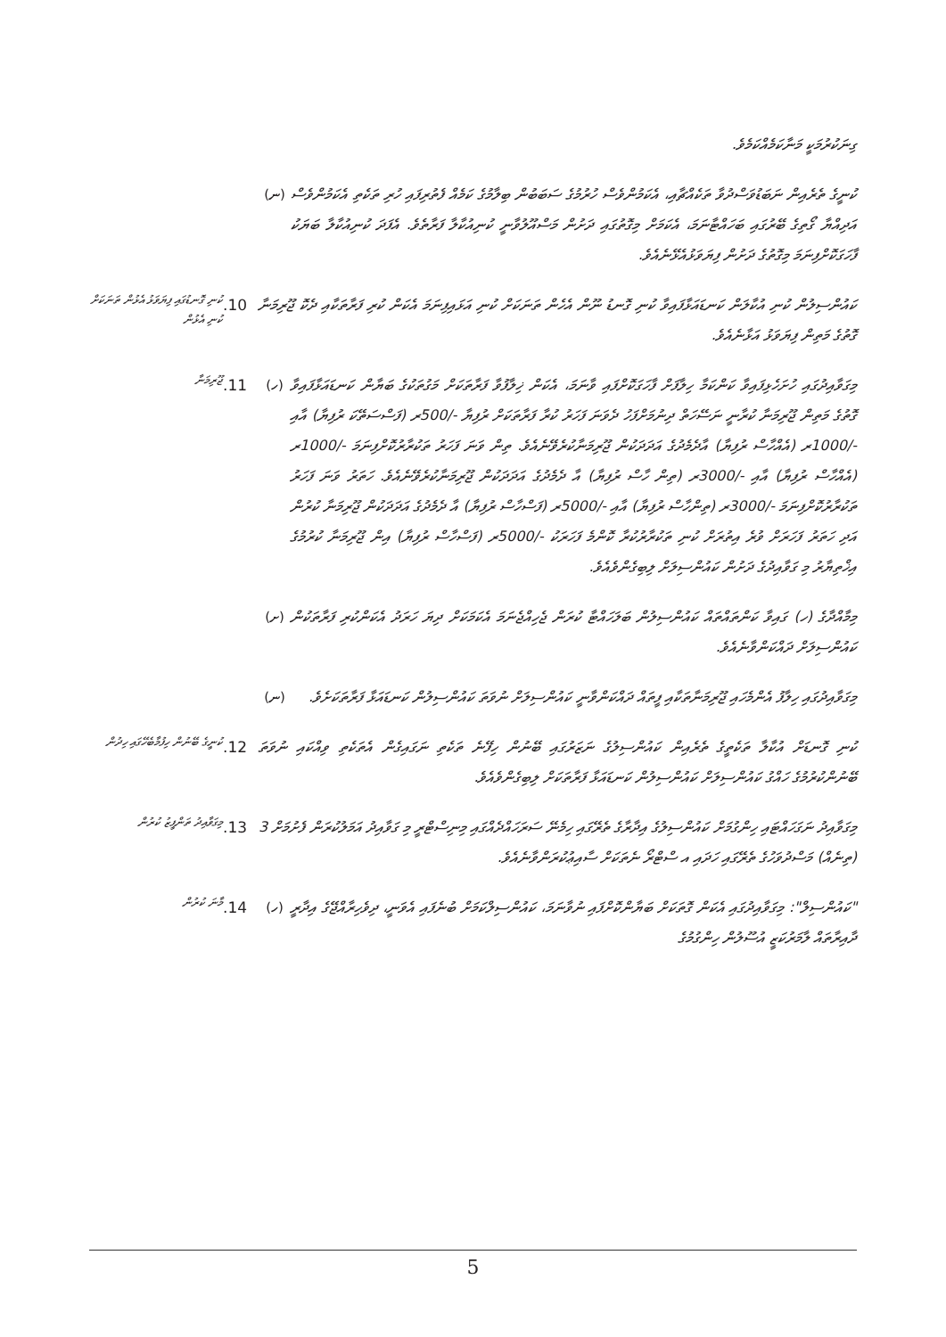ގިނަކުރުމަކީ މަނާކަމެއްކަމެވެ.
(ނ) ކުނީގެ ތެރެއިން ނަބަޑުވަސްދުވާ ތަކެއްޗާއި، އެކަމުންވެސް ހުރުމުގެ ސަބަބުން ބިލާމުގެ ކަމެއް ފެތުރިފައި ހުރި ތަކެތި އެކަމުންވެސް އަދިއްޔާ ގޯތިގެ ބޭރުގައި ބަހައްޓާނަމަ، އެކަމަށް މިގޮތުގައި ދަށުން މަސްއޫލުވާނީ ކުނިއުކާލާ ފަރާތެވެ. އެފަދަ ކުނިއުކާލާ ބަޔަކު ފާހަގަކޮށްފިނަމަ މިގޮތުގެ ދަށުން ފިޔަވަޅުއެޅޭނެއެވެ.
ކުނި ގޮނޑުގައި ފިޔަވަޅު އެޅުން ތަނަކަށް ކުނި އެޅުން
10. ކައުންސިލުން ކުނި އުކާލަން ކަނޑައަޅާފައިވާ ކުނި ގޮނޑު ނޫން އެހެން ތަނަކަށް ކުނި އަޅައިފިނަމަ އެކަން ކުރި ފަރާތަކާއި ދެކޮ ޖޫރިމަނާ ގޮތުގެ މަތިން ފިޔަވަޅު އަޅާނެއެވެ.
ޖޫރިމަނާ
11. (ހ) މިގަވާއިދުގައި ހުށަހެޅިފައިވާ ކަންކަމާ ހިލާފަށް ފާހަގަކޮށްފައި ވާނަމަ، އެކަން ޚިލާފުވާ ފަރާތަކަށް މަގުތަކުގެ ބަޔާން ކަނޑައަޅާފައިވާ ގޮތުގެ މަތިން ޖޫރިމަނާ ކުރާނީ ނަސޭހަތް ދިނުމަށްފަހު ދެވަނަ ފަހަރު ކުރާ ފަރާތަކަށް ރުފިޔާ -/500ރ (ފަސްސަތޭކަ ރުފިޔާ) އާއި -/1000ރ (އެއްހާސް ރުފިޔާ) އާދެމެދުގެ އަދަދަކުން ޖޫރިމަނާކުރެވޭނެއެވެ. ތިން ވަނަ ފަހަރު ތަކުރާރުކޮށްފިނަމަ -/1000ރ (އެއްހާސް ރުފިޔާ) އާއި -/3000ރ (ތިން ހާސް ރުފިޔާ) އާ ދެމެދުގެ އަދަދަކުން ޖޫރިމަނާކުރެވޭނެއެވެ. ހަތަރު ވަނަ ފަހަރު ތަކުރާރުކޮށްފިނަމަ -/3000ރ (ތިންހާސް ރުފިޔާ) އާއި -/5000ރ (ފަސްހާސް ރުފިޔާ) އާ ދެމެދުގެ އަދަދަކުން ޖޫރިމަނާ ކުރުން އަދި ހަތަރު ފަހަރަށް ވުރެ އިތުރަށް ކުނި ތަކުރާރުކުރާ ކޮންމެ ފަހަރަކު -/5000ރ (ފަސްހާސް ރުފިޔާ) އިން ޖޫރިމަނާ ކުރުމުގެ އިޚްތިޔާރު މި ގަވާއިދުގެ ދަށުން ކައުންސިލަށް ލިބިގެންވެއެވެ.
(ށ) މިމާއްދާގެ (ހ) ގައިވާ ކަންތައްތައް ކައުންސިލުން ބަލަހައްޓާ ކުރަން ޖެހިއްޖެނަމަ އެކަމަކަށް ދިޔަ ހަރަދު އެކަންކުރި ފަރާތަކުން ކައުންސިލަށް ދައްކަންވާނެއެވެ.
(ނ) މިގަވާއިދުގައި ހިލާފު އެންމެހައި ޖޫރިމަނާތަކާއި ފީތައް ދައްކަންވާނީ ކައުންސިލަށް ނުވަތަ ކައުންސިލުން ކަނޑައަޅާ ފަރާތަކަށެވެ.
ކުނީގެ ބޭނުން ހިފުމާބެހޭގައި ހިދުން
12. ކުނި ގޮނޑަށް އުކާލާ ތަކެތީގެ ތެރެއިން ކައުންސިލުގެ ނަޒަރުގައި ބޭނުން ހިފޭނެ ތަކެތި ނަގައިގެން އެތަކެތި ވިއްކައި ނުވަތަ ބޭނުންކުރުމުގެ ހައްގު ކައުންސިލަށް ކައުންސިލުން ކަނޑައަޅާ ފަރާތަކަށް ލިބިގެންވެއެވެ.
މިގަވާއިދު ތަންފީޒު ކުރުން
13. މިގަވާއިދު ނަގަހައްޓައި ހިންގުމަށް ކައުންސިލުގެ އިދާރާގެ ތެރޭގައި ހިމެނޭ ސަރަހައްދެއްގައި މިނިސްޓްރީ މި ގަވާއިދު އަމަލުކުރަން ފެށުމަށް 3 (ތިނެއް) މަސްދުވަހުގެ ތެރޭގައި ހަދައި އ ސްޓްރޯ ނެތަކަށް ސާއިޢުކުރަންވާނެއެވެ.
މާނަ ކުރުން
14. (ހ) "ކައުންސިލް": މިގަވާއިދުގައި އެކަން ގޮތަކަށް ބަޔާންކޮށްފައި ނުވާނަމަ، ކައުންސިލްކަމަށް ބުނެފައި އެވަނީ، ދިވެހިރާއްޖޭގެ އިދާރީ ދާއިރާތައް ލާމަރުކަޒީ އުސޫލުން ހިންގުމުގެ
5